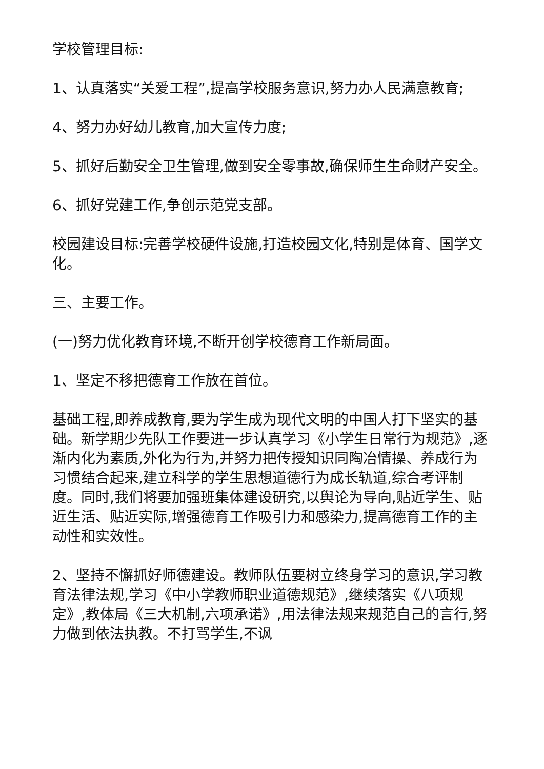学校管理目标:
1、认真落实“关爱工程”,提高学校服务意识,努力办人民满意教育;
4、努力办好幼儿教育,加大宣传力度;
5、抓好后勤安全卫生管理,做到安全零事故,确保师生生命财产安全。
6、抓好党建工作,争创示范党支部。
校园建设目标:完善学校硬件设施,打造校园文化,特别是体育、国学文化。
三、主要工作。
(一)努力优化教育环境,不断开创学校德育工作新局面。
1、坚定不移把德育工作放在首位。
基础工程,即养成教育,要为学生成为现代文明的中国人打下坚实的基础。新学期少先队工作要进一步认真学习《小学生日常行为规范》,逐渐内化为素质,外化为行为,并努力把传授知识同陶冶情操、养成行为习惯结合起来,建立科学的学生思想道德行为成长轨道,综合考评制度。同时,我们将要加强班集体建设研究,以舆论为导向,贴近学生、贴近生活、贴近实际,增强德育工作吸引力和感染力,提高德育工作的主动性和实效性。
2、坚持不懈抓好师德建设。教师队伍要树立终身学习的意识,学习教育法律法规,学习《中小学教师职业道德规范》,继续落实《八项规定》,教体局《三大机制,六项承诺》,用法律法规来规范自己的言行,努力做到依法执教。不打骂学生,不讽